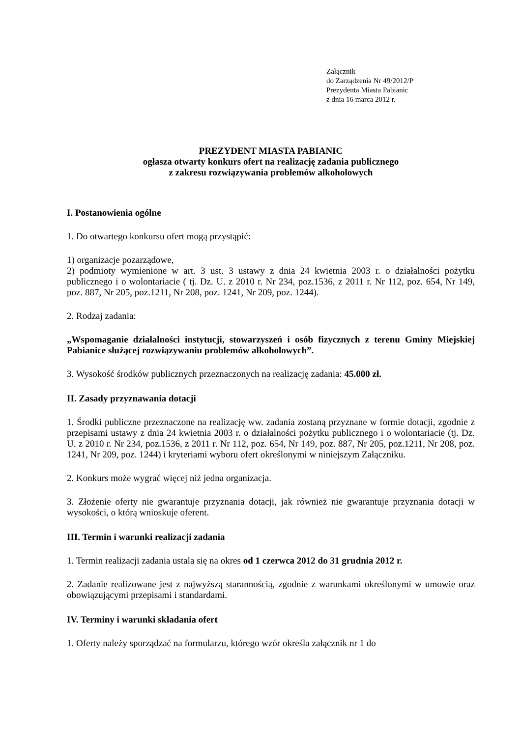Załącznik
do Zarządzenia Nr 49/2012/P
Prezydenta Miasta Pabianic
z dnia 16 marca 2012 r.
PREZYDENT MIASTA PABIANIC
ogłasza otwarty konkurs ofert na realizację zadania publicznego
z zakresu rozwiązywania problemów alkoholowych
I. Postanowienia ogólne
1. Do otwartego konkursu ofert mogą przystąpić:
1) organizacje pozarządowe,
2) podmioty wymienione w art. 3 ust. 3 ustawy z dnia 24 kwietnia 2003 r. o działalności pożytku publicznego i o wolontariacie ( tj. Dz. U. z 2010 r. Nr 234, poz.1536, z 2011 r. Nr 112, poz. 654, Nr 149, poz. 887, Nr 205, poz.1211, Nr 208, poz. 1241, Nr 209, poz. 1244).
2. Rodzaj zadania:
„Wspomaganie działalności instytucji, stowarzyszeń i osób fizycznych z terenu Gminy Miejskiej Pabianice służącej rozwiązywaniu problemów alkoholowych”.
3. Wysokość środków publicznych przeznaczonych na realizację zadania: 45.000 zł.
II. Zasady przyznawania dotacji
1. Środki publiczne przeznaczone na realizację ww. zadania zostaną przyznane w formie dotacji, zgodnie z przepisami ustawy z dnia 24 kwietnia 2003 r. o działalności pożytku publicznego i o wolontariacie (tj. Dz. U. z 2010 r. Nr 234, poz.1536, z 2011 r. Nr 112, poz. 654, Nr 149, poz. 887, Nr 205, poz.1211, Nr 208, poz. 1241, Nr 209, poz. 1244) i kryteriami wyboru ofert określonymi w niniejszym Załączniku.
2. Konkurs może wygrać więcej niż jedna organizacja.
3. Złożenie oferty nie gwarantuje przyznania dotacji, jak również nie gwarantuje przyznania dotacji w wysokości, o którą wnioskuje oferent.
III. Termin i warunki realizacji zadania
1. Termin realizacji zadania ustala się na okres od 1 czerwca 2012 do 31 grudnia 2012 r.
2. Zadanie realizowane jest z najwyższą starannością, zgodnie z warunkami określonymi w umowie oraz obowiązującymi przepisami i standardami.
IV. Terminy i warunki składania ofert
1. Oferty należy sporządzać na formularzu, którego wzór określa załącznik nr 1 do